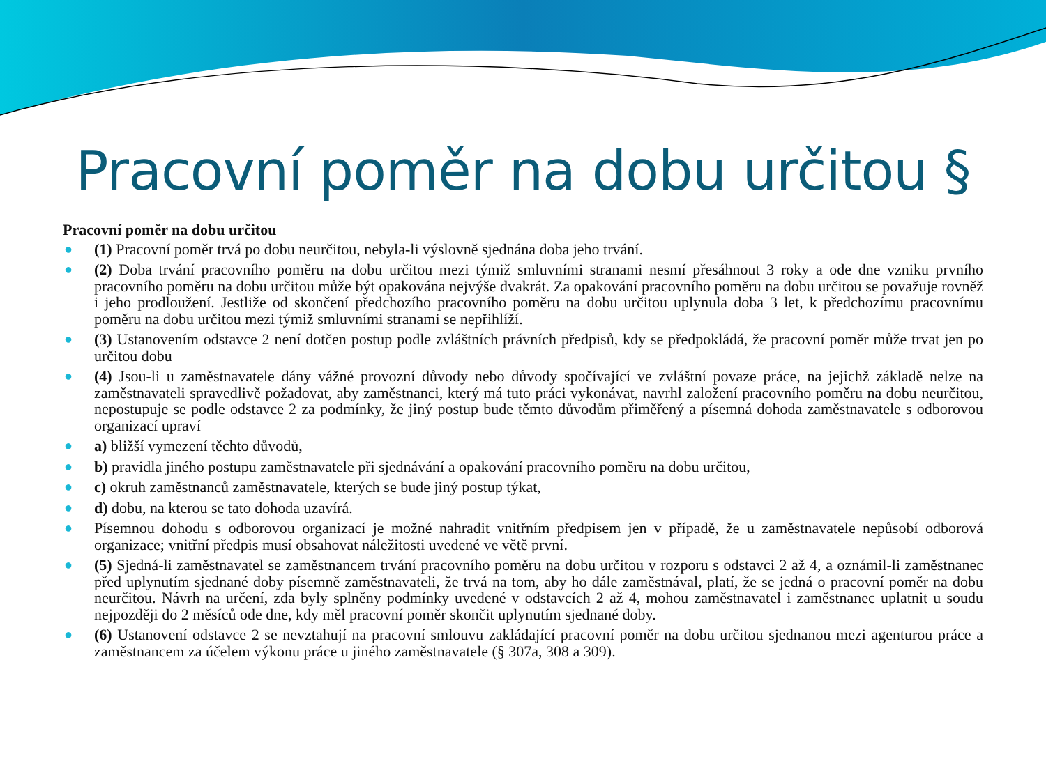Pracovní poměr na dobu určitou §
Pracovní poměr na dobu určitou
● (1) Pracovní poměr trvá po dobu neurčitou, nebyla-li výslovně sjednána doba jeho trvání.
● (2) Doba trvání pracovního poměru na dobu určitou mezi týmiž smluvními stranami nesmí přesáhnout 3 roky a ode dne vzniku prvního pracovního poměru na dobu určitou může být opakována nejvýše dvakrát. Za opakování pracovního poměru na dobu určitou se považuje rovněž i jeho prodloužení. Jestliže od skončení předchozího pracovního poměru na dobu určitou uplynula doba 3 let, k předchozímu pracovnímu poměru na dobu určitou mezi týmiž smluvními stranami se nepřihlíží.
● (3) Ustanovením odstavce 2 není dotčen postup podle zvláštních právních předpisů, kdy se předpokládá, že pracovní poměr může trvat jen po určitou dobu
● (4) Jsou-li u zaměstnavatele dány vážné provozní důvody nebo důvody spočívající ve zvláštní povaze práce, na jejichž základě nelze na zaměstnavateli spravedlivě požadovat, aby zaměstnanci, který má tuto práci vykonávat, navrhl založení pracovního poměru na dobu neurčitou, nepostupuje se podle odstavce 2 za podmínky, že jiný postup bude těmto důvodům přiměřený a písemná dohoda zaměstnavatele s odborovou organizací upraví
● a) bližší vymezení těchto důvodů,
● b) pravidla jiného postupu zaměstnavatele při sjednávání a opakování pracovního poměru na dobu určitou,
● c) okruh zaměstnanců zaměstnavatele, kterých se bude jiný postup týkat,
● d) dobu, na kterou se tato dohoda uzavírá.
● Písemnou dohodu s odborovou organizací je možné nahradit vnitřním předpisem jen v případě, že u zaměstnavatele nepůsobí odborová organizace; vnitřní předpis musí obsahovat náležitosti uvedené ve větě první.
● (5) Sjedná-li zaměstnavatel se zaměstnancem trvání pracovního poměru na dobu určitou v rozporu s odstavci 2 až 4, a oznámil-li zaměstnanec před uplynutím sjednané doby písemně zaměstnavateli, že trvá na tom, aby ho dále zaměstnával, platí, že se jedná o pracovní poměr na dobu neurčitou. Návrh na určení, zda byly splněny podmínky uvedené v odstavcích 2 až 4, mohou zaměstnavatel i zaměstnanec uplatnit u soudu nejpozději do 2 měsíců ode dne, kdy měl pracovní poměr skončit uplynutím sjednané doby.
● (6) Ustanovení odstavce 2 se nevztahují na pracovní smlouvu zakládající pracovní poměr na dobu určitou sjednanou mezi agenturou práce a zaměstnancem za účelem výkonu práce u jiného zaměstnavatele (§ 307a, 308 a 309).